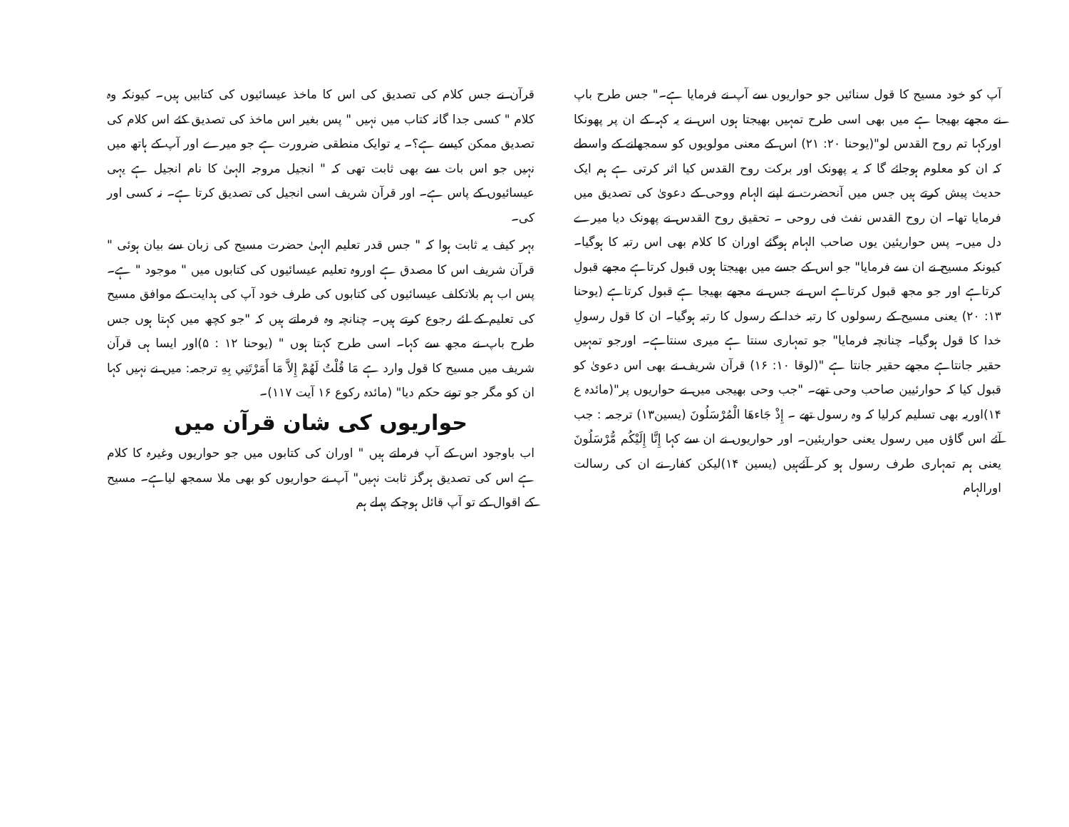قرآن نے جس کلام کی تصدیق کی اس کا ماخذ عیسائیوں کی کتابیں ہیں۔ کیونکہ وہ کلام " کسی جدا گانہ کتاب میں نہیں " پس بغیر اس ماخذ کی تصدیق کئے اس کلام کی تصدیق ممکن کیسے ہے؟۔ یہ توایک منطقی ضرورت ہے جو میرے اور آپ کے ہاتھ میں نہیں جو اس بات سے بھی ثابت تھی کہ " انجیل مروجہ الہیٰ کا نام انجیل ہے یہی عیسائیوں کے پاس ہے۔ اور قرآن شریف اسی انجیل کی تصدیق کرتا ہے۔ نہ کسی اور کی۔
بہر کیف یہ ثابت ہوا کہ " جس قدر تعلیم الہیٰ حضرت مسیح کی زبان سے بیان ہوئی " قرآن شریف اس کا مصدق ہے اوروہ تعلیم عیسائیوں کی کتابوں میں " موجود " ہے۔ پس اب ہم بلاتکلف عیسائیوں کی کتابوں کی طرف خود آپ کی ہدایت کے موافق مسیح کی تعلیم کے لئے رجوع کرتے ہیں۔ چنانچہ وہ فرماتے ہیں کہ "جو کچھ میں کہتا ہوں جس طرح باپ نے مجھ سے کہا۔ اسی طرح کہتا ہوں " (یوحنا ۱۲ : ۵)اور ایسا ہی قرآن شریف میں مسیح کا قول وارد ہے مَا قُلْتُ لَهُمْ إِلاَّ مَا أَمَرْتَنِي بِهِ ترجمہ: میں نے نہیں کہا ان کو مگر جو تونے حکم دیا" (مائدہ رکوع ۱۶ آیت ۱۱۷)۔
حواریوں کی شان قرآن میں
اب باوجود اس کے آپ فرماتے ہیں " اوران کی کتابوں میں جو حواریوں وغیرہ کا کلام ہے اس کی تصدیق ہرگز ثابت نہیں" آپ نے حواریوں کو بھی ملا سمجھ لیاہے۔ مسیح کے اقوال کے تو آپ قائل ہوچکے پہلے ہم
آپ کو خود مسیح کا قول سنائیں جو حواریوں سے آپ نے فرمایا ہے۔" جس طرح باپ نے مجھے بھیجا ہے میں بھی اسی طرح تمہیں بھیجتا ہوں اس نے یہ کہہ کے ان پر پھونکا اورکہا تم روح القدس لو"(یوحنا ۲۰: ۲۱) اس کے معنی مولویوں کو سمجھانے کے واسطے کہ ان کو معلوم ہوجائے گا کہ یہ پھونک اور برکت روح القدس کیا اثر کرتی ہے ہم ایک حدیث پیش کرتے ہیں جس میں آنحضرت نے اپنے الہام ووحی کے دعویٰ کی تصدیق میں فرمایا تھا۔ ان روح القدس نفث فی روحی ۔ تحقیق روح القدس نے پھونک دیا میرے دل میں۔ پس حواریئین یوں صاحب الہام ہوگئے اوران کا کلام بھی اس رتبہ کا ہوگیا۔ کیونکہ مسیح نے ان سے فرمایا" جو اس کے جسے میں بھیجتا ہوں قبول کرتاہے مجھے قبول کرتاہے اور جو مجھ قبول کرتاہے اس نے جس نے مجھے بھیجا ہے قبول کرتاہے (یوحنا ۱۳: ۲۰) یعنی مسیح کے رسولوں کا رتبہ خدا کے رسول کا رتبہ ہوگیا۔ ان کا قول رسولِ خدا کا قول ہوگیا۔ چنانچہ فرمایا" جو تمہاری سنتا ہے میری سنتاہے۔ اورجو تمہیں حقیر جانتاہے مجھے حقیر جانتا ہے "(لوقا ۱۰: ۱۶) قرآن شریف نے بھی اس دعویٰ کو قبول کیا کہ حوارئیین صاحب وحی تھے۔ "جب وحی بھیجی میں نے حواریوں پر"(مائدہ ع ۱۴)اوریہ بھی تسلیم کرلیا کہ وہ رسول تھے ۔ إِذْ جَاءهَا الْمُرْسَلُونَ (یسین۱۳) ترجمہ : جب آئے اس گاؤں میں رسول یعنی حواریئین۔ اور حواریوں نے ان سے کہا إِنَّا إِلَيْكُم مُّرْسَلُونَ یعنی ہم تمہاری طرف رسول ہو کر آئےہیں (یسین ۱۴)لیکن کفار نے ان کی رسالت اورالہام